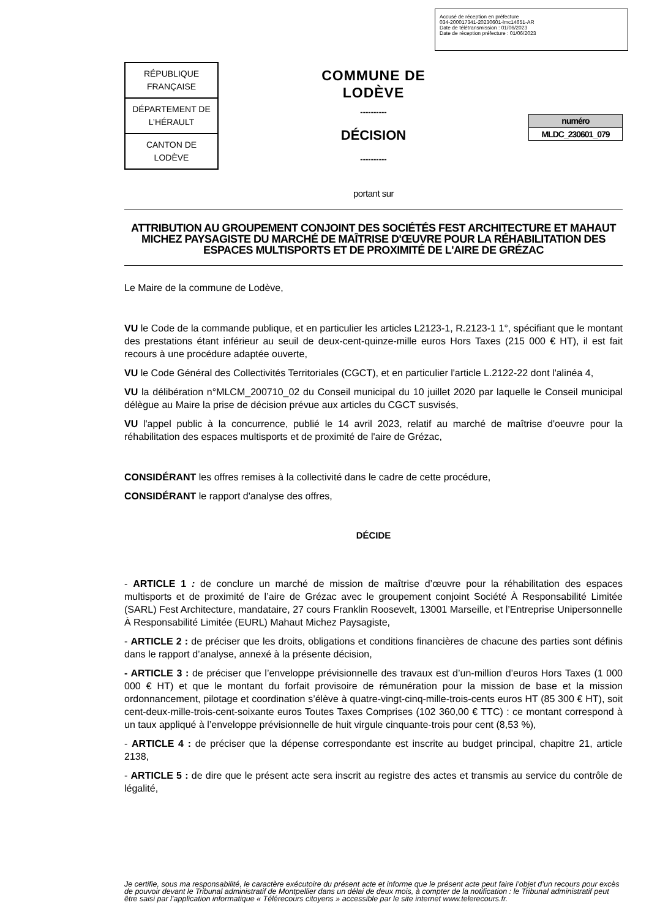Accusé de réception en préfecture
034-200017341-20230601-lmc14651-AR
Date de télétransmission : 01/06/2023
Date de réception préfecture : 01/06/2023
| RÉPUBLIQUE FRANÇAISE |
| DÉPARTEMENT DE L’HÉRAULT |
| CANTON DE LODÈVE |
COMMUNE DE
LODÈVE
----------
DÉCISION
----------
| numéro |
| MLDC_230601_079 |
portant sur
ATTRIBUTION AU GROUPEMENT CONJOINT DES SOCIÉTÉS FEST ARCHITECTURE ET MAHAUT MICHEZ PAYSAGISTE DU MARCHÉ DE MAÎTRISE D'ŒUVRE POUR LA RÉHABILITATION DES ESPACES MULTISPORTS ET DE PROXIMITÉ DE L'AIRE DE GRÉZAC
Le Maire de la commune de Lodève,
VU le Code de la commande publique, et en particulier les articles L2123-1, R.2123-1 1°, spécifiant que le montant des prestations étant inférieur au seuil de deux-cent-quinze-mille euros Hors Taxes (215 000 € HT), il est fait recours à une procédure adaptée ouverte,
VU le Code Général des Collectivités Territoriales (CGCT), et en particulier l'article L.2122-22 dont l'alinéa 4,
VU la délibération n°MLCM_200710_02 du Conseil municipal du 10 juillet 2020 par laquelle le Conseil municipal délègue au Maire la prise de décision prévue aux articles du CGCT susvisés,
VU l'appel public à la concurrence, publié le 14 avril 2023, relatif au marché de maîtrise d'oeuvre pour la réhabilitation des espaces multisports et de proximité de l'aire de Grézac,
CONSIDÉRANT les offres remises à la collectivité dans le cadre de cette procédure,
CONSIDÉRANT le rapport d'analyse des offres,
DÉCIDE
- ARTICLE 1 : de conclure un marché de mission de maîtrise d’œuvre pour la réhabilitation des espaces multisports et de proximité de l’aire de Grézac avec le groupement conjoint Société À Responsabilité Limitée (SARL) Fest Architecture, mandataire, 27 cours Franklin Roosevelt, 13001 Marseille, et l’Entreprise Unipersonnelle À Responsabilité Limitée (EURL) Mahaut Michez Paysagiste,
- ARTICLE 2 : de préciser que les droits, obligations et conditions financières de chacune des parties sont définis dans le rapport d’analyse, annexé à la présente décision,
- ARTICLE 3 : de préciser que l’enveloppe prévisionnelle des travaux est d’un-million d’euros Hors Taxes (1 000 000 € HT) et que le montant du forfait provisoire de rémunération pour la mission de base et la mission ordonnancement, pilotage et coordination s’élève à quatre-vingt-cinq-mille-trois-cents euros HT (85 300 € HT), soit cent-deux-mille-trois-cent-soixante euros Toutes Taxes Comprises (102 360,00 € TTC) : ce montant correspond à un taux appliqué à l’enveloppe prévisionnelle de huit virgule cinquante-trois pour cent (8,53 %),
- ARTICLE 4 : de préciser que la dépense correspondante est inscrite au budget principal, chapitre 21, article 2138,
- ARTICLE 5 : de dire que le présent acte sera inscrit au registre des actes et transmis au service du contrôle de légalité,
Je certifie, sous ma responsabilité, le caractère exécutoire du présent acte et informe que le présent acte peut faire l’objet d’un recours pour excès de pouvoir devant le Tribunal administratif de Montpellier dans un délai de deux mois, à compter de la notification : le Tribunal administratif peut être saisi par l’application informatique « Télérecours citoyens » accessible par le site internet www.telerecours.fr.